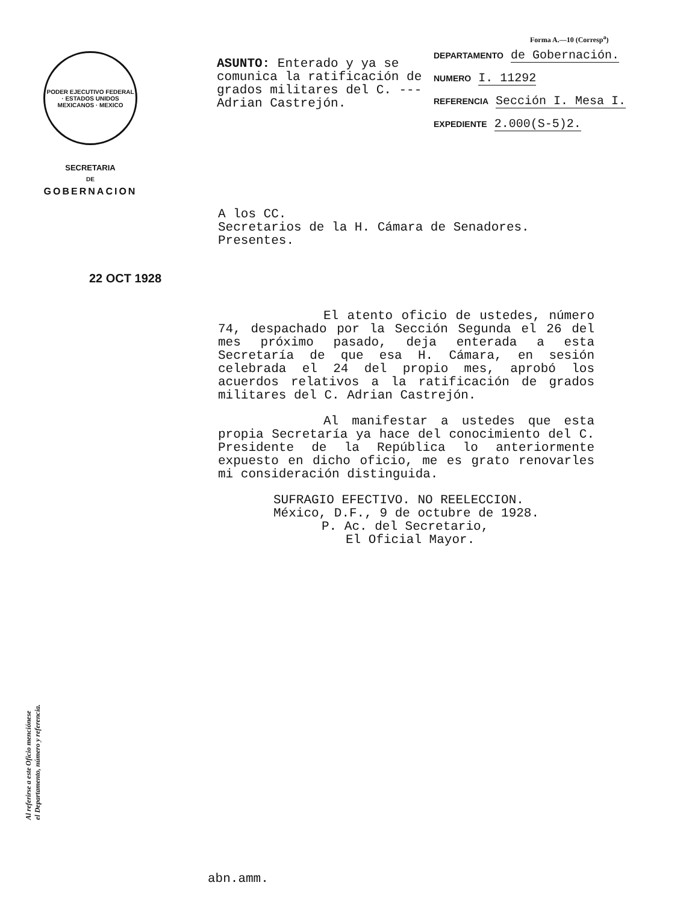PODER EJECUTIVO FEDERAL · ESTADOS UNIDOS MEXICANOS · MEXICO
SECRETARIA
DE
GOBERNACION
ASUNTO: Enterado y ya se comunica la ratificación de grados militares del C. --- Adrian Castrejón.
Forma A.—10 (Corresp<sup>a</sup>)
DEPARTAMENTO de Gobernación.
NUMERO I. 11292
REFERENCIA Sección I. Mesa I.
EXPEDIENTE 2.000(S-5)2.
A los CC.
Secretarios de la H. Cámara de Senadores.
Presentes.
22 OCT 1928
El atento oficio de ustedes, número 74, despachado por la Sección Segunda el 26 del mes próximo pasado, deja enterada a esta Secretaría de que esa H. Cámara, en sesión celebrada el 24 del propio mes, aprobó los acuerdos relativos a la ratificación de grados militares del C. Adrian Castrejón.
Al manifestar a ustedes que esta propia Secretaría ya hace del conocimiento del C. Presidente de la República lo anteriormente expuesto en dicho oficio, me es grato renovarles mi consideración distinguida.
SUFRAGIO EFECTIVO. NO REELECCION.
México, D.F., 9 de octubre de 1928.
P. Ac. del Secretario,
El Oficial Mayor.
abn.amm.
Al referirse a este Oficio menciónese
el Departamento, número y referencia.